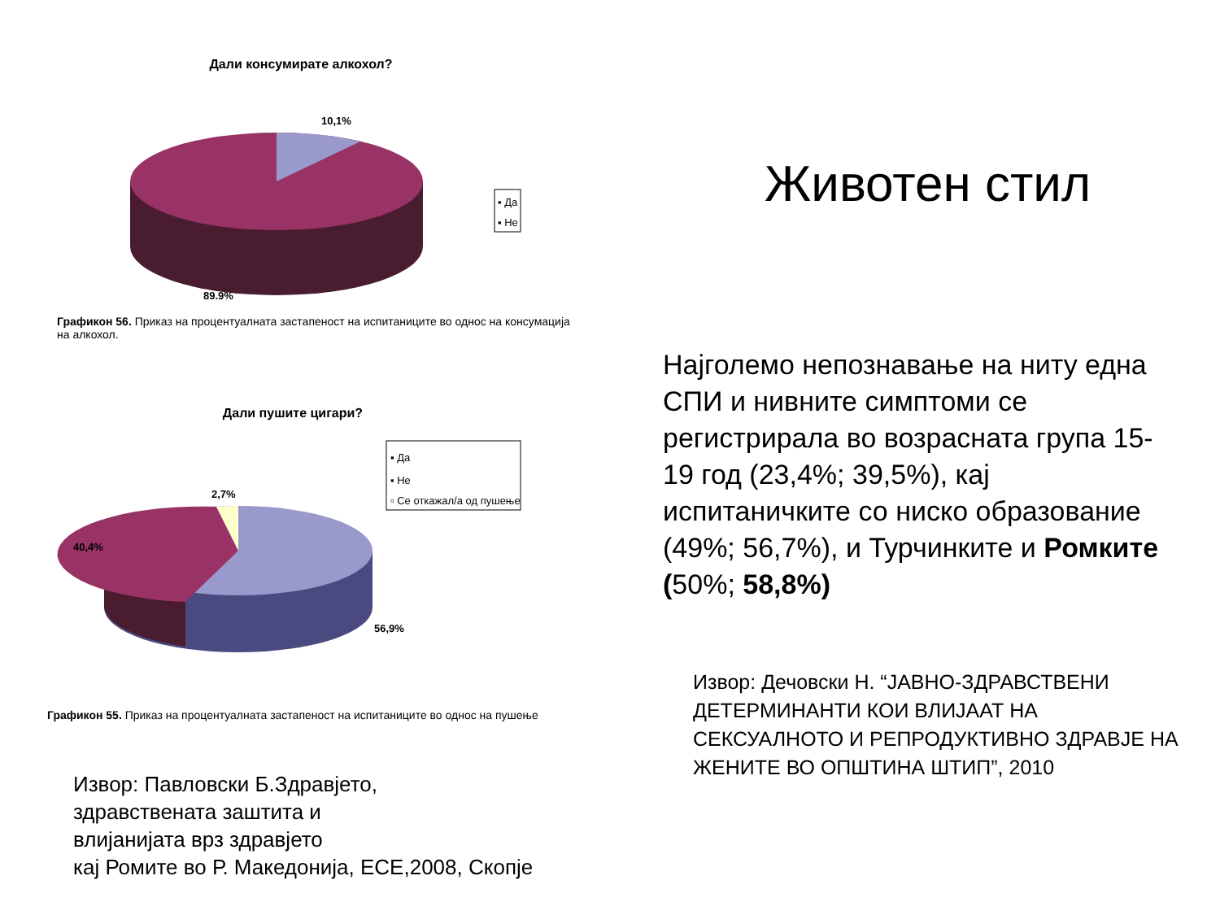Дали консумирате алкохол?
10,1%
89,9%
▪ Да
▪ Не
Графикон 56. Приказ на процентуалната застапеност на испитаниците во однос на консумација
на алкохол.
Дали пушите цигари?
2,7%
40,4%
56,9%
▪ Да
▪ Не
▫ Се откажал/а од пушење
Графикон 55. Приказ на процентуалната застапеност на испитаниците во однос на пушење
Извор: Павловски Б.Здравјето,
здравствената заштита и
влијанијата врз здравјето
кај Ромите во Р. Македонија, ЕСЕ,2008, Скопје
Животен стил
Најголемо непознавање на ниту една СПИ и нивните симптоми се регистрирала во возрасната група 15-19 год (23,4%; 39,5%), кај испитаничките со ниско образование (49%; 56,7%), и Турчинките и Ромките (50%; 58,8%)
Извор: Дечовски Н. “ЈАВНО-ЗДРАВСТВЕНИ ДЕТЕРМИНАНТИ КОИ ВЛИЈААТ НА СЕКСУАЛНОТО И РЕПРОДУКТИВНО ЗДРАВЈЕ НА ЖЕНИТЕ ВО ОПШТИНА ШТИП”, 2010